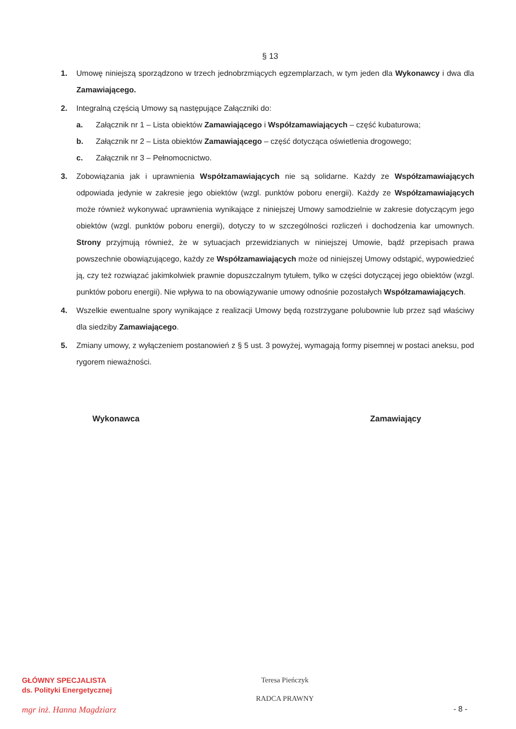§ 13
1. Umowę niniejszą sporządzono w trzech jednobrzmiących egzemplarzach, w tym jeden dla Wykonawcy i dwa dla Zamawiającego.
2. Integralną częścią Umowy są następujące Załączniki do:
a. Załącznik nr 1 – Lista obiektów Zamawiającego i Współzamawiających – część kubaturowa;
b. Załącznik nr 2 – Lista obiektów Zamawiającego – część dotycząca oświetlenia drogowego;
c. Załącznik nr 3 – Pełnomocnictwo.
3. Zobowiązania jak i uprawnienia Współzamawiających nie są solidarne. Każdy ze Współzamawiających odpowiada jedynie w zakresie jego obiektów (wzgl. punktów poboru energii). Każdy ze Współzamawiających może również wykonywać uprawnienia wynikające z niniejszej Umowy samodzielnie w zakresie dotyczącym jego obiektów (wzgl. punktów poboru energii), dotyczy to w szczególności rozliczeń i dochodzenia kar umownych. Strony przyjmują również, że w sytuacjach przewidzianych w niniejszej Umowie, bądź przepisach prawa powszechnie obowiązującego, każdy ze Współzamawiających może od niniejszej Umowy odstąpić, wypowiedzieć ją, czy też rozwiązać jakimkolwiek prawnie dopuszczalnym tytułem, tylko w części dotyczącej jego obiektów (wzgl. punktów poboru energii). Nie wpływa to na obowiązywanie umowy odnośnie pozostałych Współzamawiających.
4. Wszelkie ewentualne spory wynikające z realizacji Umowy będą rozstrzygane polubownie lub przez sąd właściwy dla siedziby Zamawiającego.
5. Zmiany umowy, z wyłączeniem postanowień z § 5 ust. 3 powyżej, wymagają formy pisemnej w postaci aneksu, pod rygorem nieważności.
Wykonawca Zamawiający
GŁÓWNY SPECJALISTA
ds. Polityki Energetycznej
mgr inż. Hanna Magdziarz
Teresa Pieńczyk
RADCA PRAWNY
- 8 -